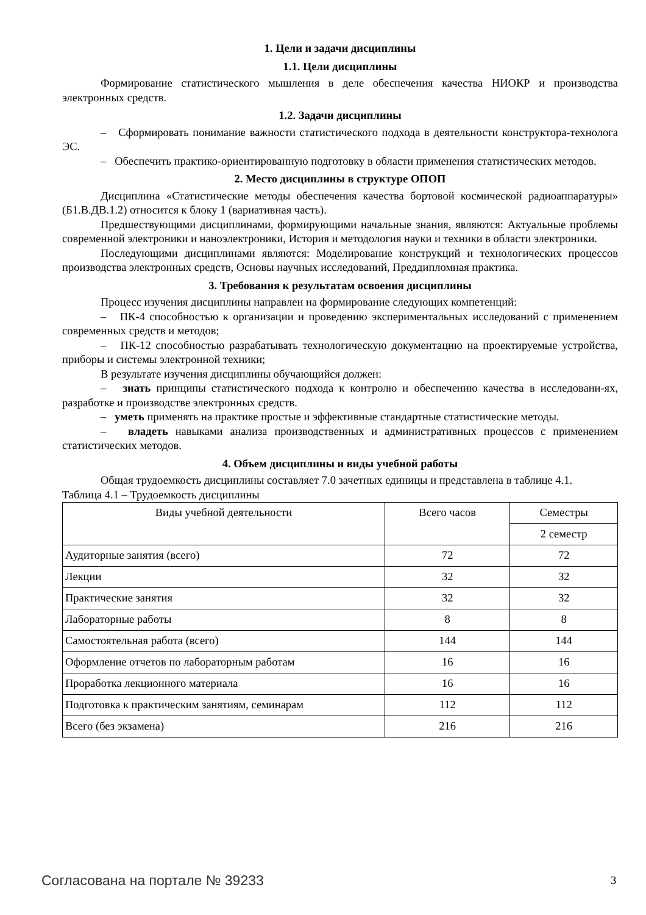1. Цели и задачи дисциплины
1.1. Цели дисциплины
Формирование статистического мышления в деле обеспечения качества НИОКР и производства электронных средств.
1.2. Задачи дисциплины
– Сформировать понимание важности статистического подхода в деятельности конструктора-технолога ЭС.
– Обеспечить практико-ориентированную подготовку в области применения статистических методов.
2. Место дисциплины в структуре ОПОП
Дисциплина «Статистические методы обеспечения качества бортовой космической радиоаппаратуры» (Б1.В.ДВ.1.2) относится к блоку 1 (вариативная часть).
Предшествующими дисциплинами, формирующими начальные знания, являются: Актуальные проблемы современной электроники и наноэлектроники, История и методология науки и техники в области электроники.
Последующими дисциплинами являются: Моделирование конструкций и технологических процессов производства электронных средств, Основы научных исследований, Преддипломная практика.
3. Требования к результатам освоения дисциплины
Процесс изучения дисциплины направлен на формирование следующих компетенций:
– ПК-4 способностью к организации и проведению экспериментальных исследований с применением современных средств и методов;
– ПК-12 способностью разрабатывать технологическую документацию на проектируемые устройства, приборы и системы электронной техники;
В результате изучения дисциплины обучающийся должен:
– знать принципы статистического подхода к контролю и обеспечению качества в исследовани-ях, разработке и производстве электронных средств.
– уметь применять на практике простые и эффективные стандартные статистические методы.
– владеть навыками анализа производственных и административных процессов с применением статистических методов.
4. Объем дисциплины и виды учебной работы
Общая трудоемкость дисциплины составляет 7.0 зачетных единицы и представлена в таблице 4.1.
Таблица 4.1 – Трудоемкость дисциплины
| Виды учебной деятельности | Всего часов | Семестры |
| --- | --- | --- |
| | | 2 семестр |
| Аудиторные занятия (всего) | 72 | 72 |
| Лекции | 32 | 32 |
| Практические занятия | 32 | 32 |
| Лабораторные работы | 8 | 8 |
| Самостоятельная работа (всего) | 144 | 144 |
| Оформление отчетов по лабораторным работам | 16 | 16 |
| Проработка лекционного материала | 16 | 16 |
| Подготовка к практическим занятиям, семинарам | 112 | 112 |
| Всего (без экзамена) | 216 | 216 |
Согласована на портале № 39233 3